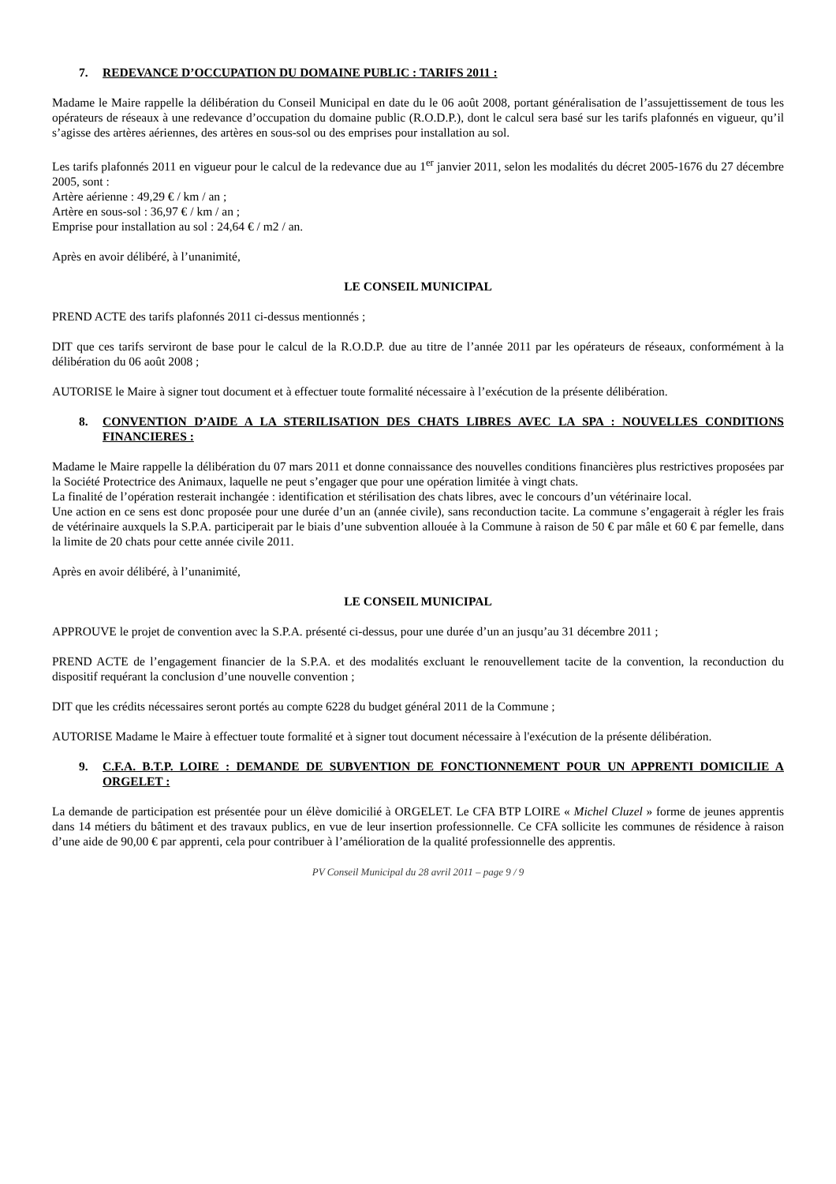7. REDEVANCE D’OCCUPATION DU DOMAINE PUBLIC : TARIFS 2011 :
Madame le Maire rappelle la délibération du Conseil Municipal en date du le 06 août 2008, portant généralisation de l’assujettissement de tous les opérateurs de réseaux à une redevance d’occupation du domaine public (R.O.D.P.), dont le calcul sera basé sur les tarifs plafonnés en vigueur, qu’il s’agisse des artères aériennes, des artères en sous-sol ou des emprises pour installation au sol.
Les tarifs plafonnés 2011 en vigueur pour le calcul de la redevance due au 1<sup>er</sup> janvier 2011, selon les modalités du décret 2005-1676 du 27 décembre 2005, sont :
Artère aérienne : 49,29 € / km / an ;
Artère en sous-sol : 36,97 € / km / an ;
Emprise pour installation au sol : 24,64 € / m2 / an.
Après en avoir délibéré, à l’unanimité,
LE CONSEIL MUNICIPAL
PREND ACTE des tarifs plafonnés 2011 ci-dessus mentionnés ;
DIT que ces tarifs serviront de base pour le calcul de la R.O.D.P. due au titre de l’année 2011 par les opérateurs de réseaux, conformément à la délibération du 06 août 2008 ;
AUTORISE le Maire à signer tout document et à effectuer toute formalité nécessaire à l’exécution de la présente délibération.
8. CONVENTION D’AIDE A LA STERILISATION DES CHATS LIBRES AVEC LA SPA : NOUVELLES CONDITIONS FINANCIERES :
Madame le Maire rappelle la délibération du 07 mars 2011 et donne connaissance des nouvelles conditions financières plus restrictives proposées par la Société Protectrice des Animaux, laquelle ne peut s’engager que pour une opération limitée à vingt chats.
La finalité de l’opération resterait inchangée : identification et stérilisation des chats libres, avec le concours d’un vétérinaire local.
Une action en ce sens est donc proposée pour une durée d’un an (année civile), sans reconduction tacite. La commune s’engagerait à régler les frais de vétérinaire auxquels la S.P.A. participerait par le biais d’une subvention allouée à la Commune à raison de 50 € par mâle et 60 € par femelle, dans la limite de 20 chats pour cette année civile 2011.
Après en avoir délibéré, à l’unanimité,
LE CONSEIL MUNICIPAL
APPROUVE le projet de convention avec la S.P.A. présenté ci-dessus, pour une durée d’un an jusqu’au 31 décembre 2011 ;
PREND ACTE de l’engagement financier de la S.P.A. et des modalités excluant le renouvellement tacite de la convention, la reconduction du dispositif requérant la conclusion d’une nouvelle convention ;
DIT que les crédits nécessaires seront portés au compte 6228 du budget général 2011 de la Commune ;
AUTORISE Madame le Maire à effectuer toute formalité et à signer tout document nécessaire à l'exécution de la présente délibération.
9. C.F.A. B.T.P. LOIRE : DEMANDE DE SUBVENTION DE FONCTIONNEMENT POUR UN APPRENTI DOMICILIE A ORGELET :
La demande de participation est présentée pour un élève domicilié à ORGELET. Le CFA BTP LOIRE « Michel Cluzel » forme de jeunes apprentis dans 14 métiers du bâtiment et des travaux publics, en vue de leur insertion professionnelle. Ce CFA sollicite les communes de résidence à raison d’une aide de 90,00 € par apprenti, cela pour contribuer à l’amélioration de la qualité professionnelle des apprentis.
PV Conseil Municipal du 28 avril 2011 – page 9 / 9